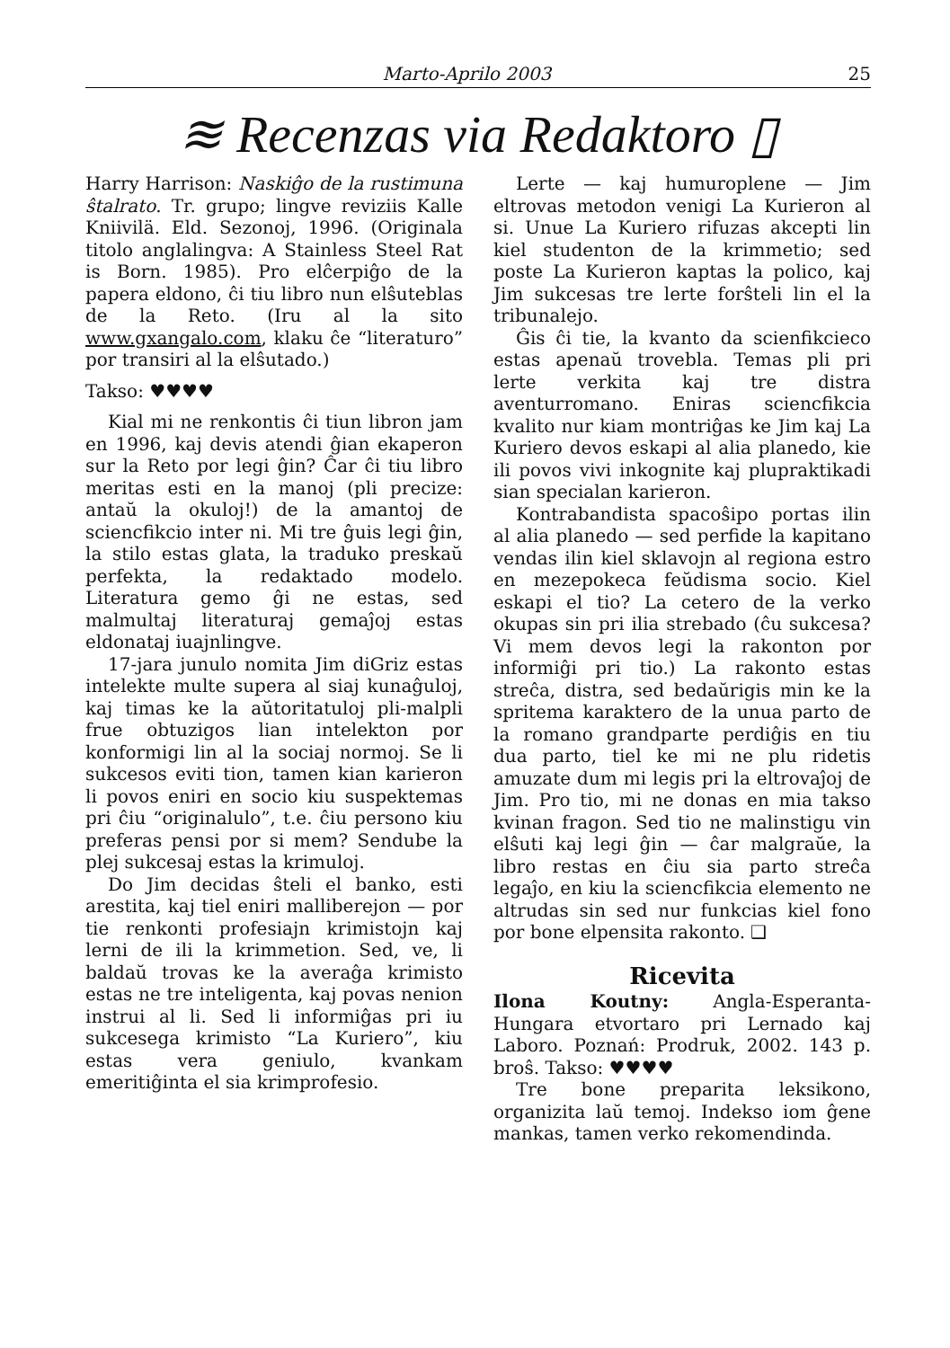Marto-Aprilo 2003 25
≋ Recenzas via Redaktoro ▯
Harry Harrison: Naskiĝo de la rustimuna ŝtalrato. Tr. grupo; lingve reviziis Kalle Kniivilä. Eld. Sezonoj, 1996. (Originala titolo anglalingva: A Stainless Steel Rat is Born. 1985). Pro elĉerpiĝo de la papera eldono, ĉi tiu libro nun elŝuteblas de la Reto. (Iru al la sito www.gxangalo.com, klaku ĉe “literaturo” por transiri al la elŝutado.)
Takso: ♥♥♥♥
Kial mi ne renkontis ĉi tiun libron jam en 1996, kaj devis atendi ĝian ekaperon sur la Reto por legi ĝin? Ĉar ĉi tiu libro meritas esti en la manoj (pli precize: antaŭ la okuloj!) de la amantoj de sciencfikcio inter ni. Mi tre ĝuis legi ĝin, la stilo estas glata, la traduko preskaŭ perfekta, la redaktado modelo. Literatura gemo ĝi ne estas, sed malmultaj literaturaj gemaĵoj estas eldonataj iuajnlingve.
17-jara junulo nomita Jim diGriz estas intelekte multe supera al siaj kunaĝuloj, kaj timas ke la aŭtoritatuloj pli-malpli frue obtuzigos lian intelekton por konformigi lin al la sociaj normoj. Se li sukcesos eviti tion, tamen kian karieron li povos eniri en socio kiu suspektemas pri ĉiu “originalulo”, t.e. ĉiu persono kiu preferas pensi por si mem? Sendube la plej sukcesaj estas la krimuloj.
Do Jim decidas ŝteli el banko, esti arestita, kaj tiel eniri malliberejon — por tie renkonti profesiajn krimistojn kaj lerni de ili la krimmetion. Sed, ve, li baldaŭ trovas ke la averaĝa krimisto estas ne tre inteligenta, kaj povas nenion instrui al li. Sed li informiĝas pri iu sukcesega krimisto “La Kuriero”, kiu estas vera geniulo, kvankam emeritiĝinta el sia krimprofesio.
Lerte — kaj humuroplene — Jim eltrovas metodon venigi La Kurieron al si. Unue La Kuriero rifuzas akcepti lin kiel studenton de la krimmetio; sed poste La Kurieron kaptas la polico, kaj Jim sukcesas tre lerte forŝteli lin el la tribunalejo.
Ĝis ĉi tie, la kvanto da scienfikcieco estas apenaŭ trovebla. Temas pli pri lerte verkita kaj tre distra aventurromano. Eniras sciencfikcia kvalito nur kiam montriĝas ke Jim kaj La Kuriero devos eskapi al alia planedo, kie ili povos vivi inkognite kaj plupraktikadi sian specialan karieron.
Kontrabandista spacoŝipo portas ilin al alia planedo — sed perfide la kapitano vendas ilin kiel sklavojn al regiona estro en mezepokeca feŭdisma socio. Kiel eskapi el tio? La cetero de la verko okupas sin pri ilia strebado (ĉu sukcesa? Vi mem devos legi la rakonton por informiĝi pri tio.) La rakonto estas streĉa, distra, sed bedaŭrigis min ke la spritema karaktero de la unua parto de la romano grandparte perdiĝis en tiu dua parto, tiel ke mi ne plu ridetis amuzate dum mi legis pri la eltrovaĵoj de Jim. Pro tio, mi ne donas en mia takso kvinan fragon. Sed tio ne malinstigu vin elŝuti kaj legi ĝin — ĉar malgraŭe, la libro restas en ĉiu sia parto streĉa legaĵo, en kiu la sciencfikcia elemento ne altrudas sin sed nur funkcias kiel fono por bone elpensita rakonto. ❑
Ricevita
Ilona Koutny: Angla-Esperanta-Hungara etvortaro pri Lernado kaj Laboro. Poznań: Prodruk, 2002. 143 p. broŝ. Takso: ♥♥♥♥
Tre bone preparita leksikono, organizita laŭ temoj. Indekso iom ĝene mankas, tamen verko rekomendinda.